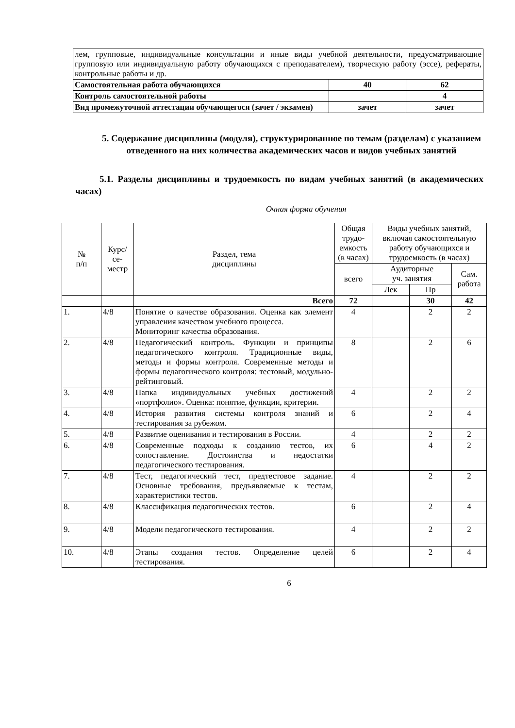| лем, групповые, индивидуальные консультации и иные виды учебной деятельности, предусматривающие групповую или индивидуальную работу обучающихся с преподавателем), творческую работу (эссе), рефераты, контрольные работы и др. | | |
| Самостоятельная работа обучающихся | 40 | 62 |
| Контроль самостоятельной работы | | 4 |
| Вид промежуточной аттестации обучающегося (зачет / экзамен) | зачет | зачет |
5. Содержание дисциплины (модуля), структурированное по темам (разделам) с указанием отведенного на них количества академических часов и видов учебных занятий
5.1. Разделы дисциплины и трудоемкость по видам учебных занятий (в академических часах)
Очная форма обучения
| № п/п | Курс/ се- местр | Раздел, тема дисциплины | Общая трудо-емкость (в часах) | Виды учебных занятий, включая самостоятельную работу обучающихся и трудоемкость (в часах) | | |
| --- | --- | --- | --- | --- | --- | --- |
| | | | всего | Аудиторные уч. занятия | | Сам. работа |
| | | | | Лек | Пр | |
| | | Всего | 72 | | 30 | 42 |
| 1. | 4/8 | Понятие о качестве образования. Оценка как элемент управления качеством учебного процесса. Мониторинг качества образования. | 4 | | 2 | 2 |
| 2. | 4/8 | Педагогический контроль. Функции и принципы педагогического контроля. Традиционные виды, методы и формы контроля. Современные методы и формы педагогического контроля: тестовый, модульно-рейтинговый. | 8 | | 2 | 6 |
| 3. | 4/8 | Папка индивидуальных учебных достижений «портфолио». Оценка: понятие, функции, критерии. | 4 | | 2 | 2 |
| 4. | 4/8 | История развития системы контроля знаний и тестирования за рубежом. | 6 | | 2 | 4 |
| 5. | 4/8 | Развитие оценивания и тестирования в России. | 4 | | 2 | 2 |
| 6. | 4/8 | Современные подходы к созданию тестов, их сопоставление. Достоинства и недостатки педагогического тестирования. | 6 | | 4 | 2 |
| 7. | 4/8 | Тест, педагогический тест, предтестовое задание. Основные требования, предъявляемые к тестам, характеристики тестов. | 4 | | 2 | 2 |
| 8. | 4/8 | Классификация педагогических тестов. | 6 | | 2 | 4 |
| 9. | 4/8 | Модели педагогического тестирования. | 4 | | 2 | 2 |
| 10. | 4/8 | Этапы создания тестов. Определение целей тестирования. | 6 | | 2 | 4 |
6